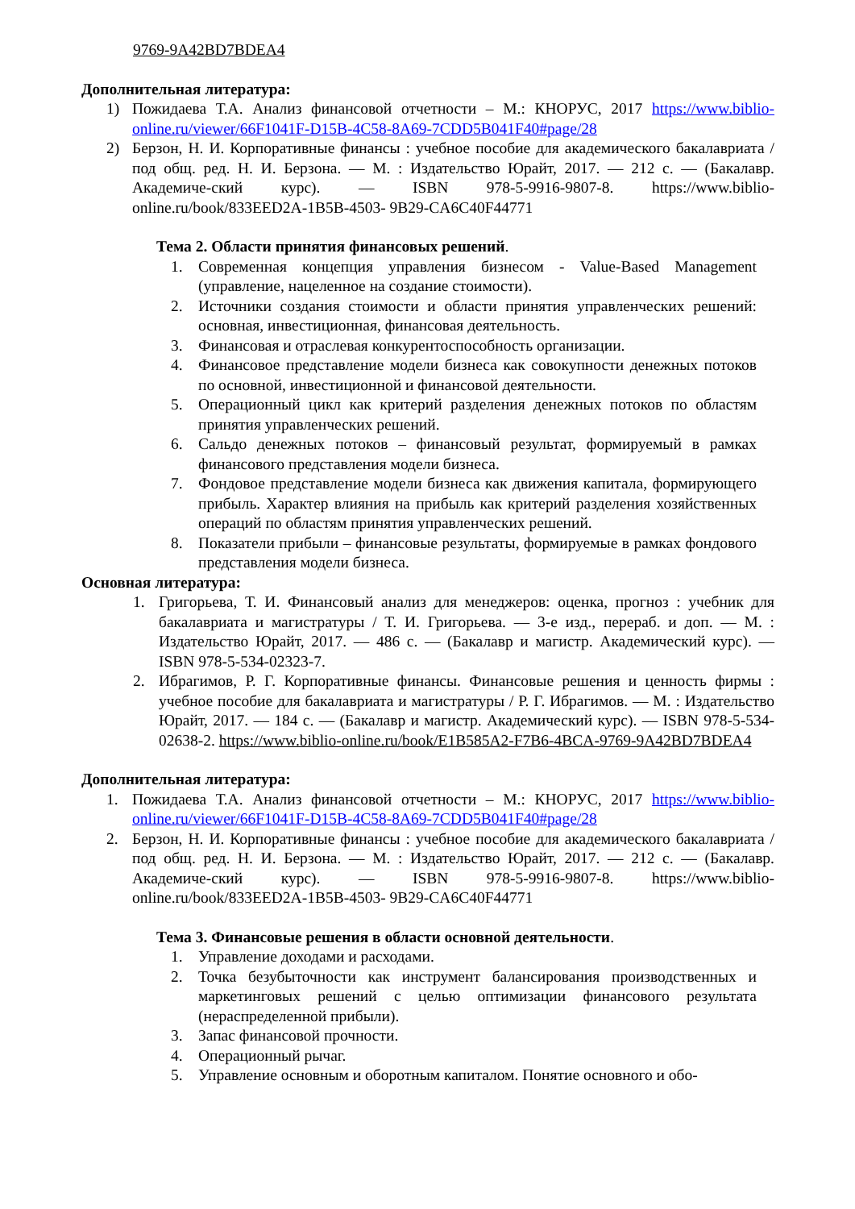9769-9A42BD7BDEA4
Дополнительная литература:
1) Пожидаева Т.А. Анализ финансовой отчетности – М.: КНОРУС, 2017 https://www.biblio-online.ru/viewer/66F1041F-D15B-4C58-8A69-7CDD5B041F40#page/28
2) Берзон, Н. И. Корпоративные финансы : учебное пособие для академического бакалавриата / под общ. ред. Н. И. Берзона. — М. : Издательство Юрайт, 2017. — 212 с. — (Бакалавр. Академиче-ский курс). — ISBN 978-5-9916-9807-8. https://www.biblio-online.ru/book/833EED2A-1B5B-4503- 9B29-CA6C40F44771
Тема 2. Области принятия финансовых решений.
1. Современная концепция управления бизнесом - Value-Based Management (управление, нацеленное на создание стоимости).
2. Источники создания стоимости и области принятия управленческих решений: основная, инвестиционная, финансовая деятельность.
3. Финансовая и отраслевая конкурентоспособность организации.
4. Финансовое представление модели бизнеса как совокупности денежных потоков по основной, инвестиционной и финансовой деятельности.
5. Операционный цикл как критерий разделения денежных потоков по областям принятия управленческих решений.
6. Сальдо денежных потоков – финансовый результат, формируемый в рамках финансового представления модели бизнеса.
7. Фондовое представление модели бизнеса как движения капитала, формирующего прибыль. Характер влияния на прибыль как критерий разделения хозяйственных операций по областям принятия управленческих решений.
8. Показатели прибыли – финансовые результаты, формируемые в рамках фондового представления модели бизнеса.
Основная литература:
1. Григорьева, Т. И. Финансовый анализ для менеджеров: оценка, прогноз : учебник для бакалавриата и магистратуры / Т. И. Григорьева. — 3-е изд., перераб. и доп. — М. : Издательство Юрайт, 2017. — 486 с. — (Бакалавр и магистр. Академический курс). — ISBN 978-5-534-02323-7.
2. Ибрагимов, Р. Г. Корпоративные финансы. Финансовые решения и ценность фирмы : учебное пособие для бакалавриата и магистратуры / Р. Г. Ибрагимов. — М. : Издательство Юрайт, 2017. — 184 с. — (Бакалавр и магистр. Академический курс). — ISBN 978-5-534-02638-2. https://www.biblio-online.ru/book/E1B585A2-F7B6-4BCA-9769-9A42BD7BDEA4
Дополнительная литература:
1. Пожидаева Т.А. Анализ финансовой отчетности – М.: КНОРУС, 2017 https://www.biblio-online.ru/viewer/66F1041F-D15B-4C58-8A69-7CDD5B041F40#page/28
2. Берзон, Н. И. Корпоративные финансы : учебное пособие для академического бакалавриата / под общ. ред. Н. И. Берзона. — М. : Издательство Юрайт, 2017. — 212 с. — (Бакалавр. Академиче-ский курс). — ISBN 978-5-9916-9807-8. https://www.biblio-online.ru/book/833EED2A-1B5B-4503- 9B29-CA6C40F44771
Тема 3. Финансовые решения в области основной деятельности.
1. Управление доходами и расходами.
2. Точка безубыточности как инструмент балансирования производственных и маркетинговых решений с целью оптимизации финансового результата (нераспределенной прибыли).
3. Запас финансовой прочности.
4. Операционный рычаг.
5. Управление основным и оборотным капиталом. Понятие основного и обо-